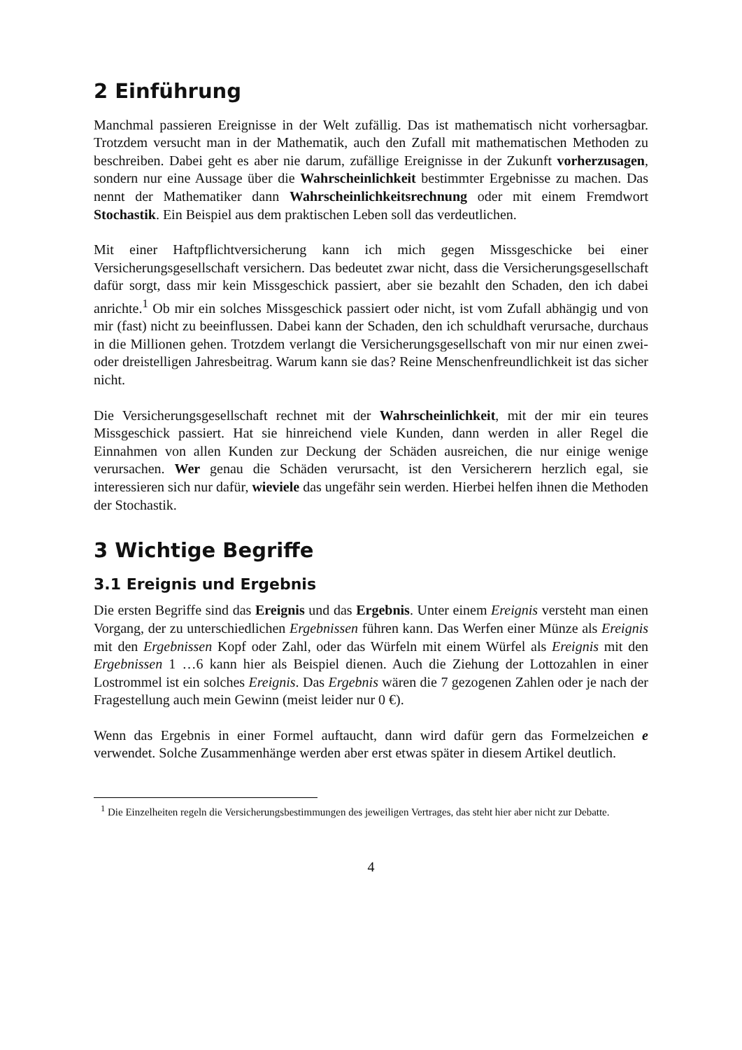2 Einführung
Manchmal passieren Ereignisse in der Welt zufällig. Das ist mathematisch nicht vorhersagbar. Trotzdem versucht man in der Mathematik, auch den Zufall mit mathematischen Methoden zu beschreiben. Dabei geht es aber nie darum, zufällige Ereignisse in der Zukunft vorherzusagen, sondern nur eine Aussage über die Wahrscheinlichkeit bestimmter Ergebnisse zu machen. Das nennt der Mathematiker dann Wahrscheinlichkeitsrechnung oder mit einem Fremdwort Stochastik. Ein Beispiel aus dem praktischen Leben soll das verdeutlichen.
Mit einer Haftpflichtversicherung kann ich mich gegen Missgeschicke bei einer Versicherungsgesellschaft versichern. Das bedeutet zwar nicht, dass die Versicherungsgesellschaft dafür sorgt, dass mir kein Missgeschick passiert, aber sie bezahlt den Schaden, den ich dabei anrichte.<sup>1</sup> Ob mir ein solches Missgeschick passiert oder nicht, ist vom Zufall abhängig und von mir (fast) nicht zu beeinflussen. Dabei kann der Schaden, den ich schuldhaft verursache, durchaus in die Millionen gehen. Trotzdem verlangt die Versicherungsgesellschaft von mir nur einen zwei- oder dreistelligen Jahresbeitrag. Warum kann sie das? Reine Menschenfreundlichkeit ist das sicher nicht.
Die Versicherungsgesellschaft rechnet mit der Wahrscheinlichkeit, mit der mir ein teures Missgeschick passiert. Hat sie hinreichend viele Kunden, dann werden in aller Regel die Einnahmen von allen Kunden zur Deckung der Schäden ausreichen, die nur einige wenige verursachen. Wer genau die Schäden verursacht, ist den Versicherern herzlich egal, sie interessieren sich nur dafür, wieviele das ungefähr sein werden. Hierbei helfen ihnen die Methoden der Stochastik.
3 Wichtige Begriffe
3.1 Ereignis und Ergebnis
Die ersten Begriffe sind das Ereignis und das Ergebnis. Unter einem Ereignis versteht man einen Vorgang, der zu unterschiedlichen Ergebnissen führen kann. Das Werfen einer Münze als Ereignis mit den Ergebnissen Kopf oder Zahl, oder das Würfeln mit einem Würfel als Ereignis mit den Ergebnissen 1 …6 kann hier als Beispiel dienen. Auch die Ziehung der Lottozahlen in einer Lostrommel ist ein solches Ereignis. Das Ergebnis wären die 7 gezogenen Zahlen oder je nach der Fragestellung auch mein Gewinn (meist leider nur 0 €).
Wenn das Ergebnis in einer Formel auftaucht, dann wird dafür gern das Formelzeichen e verwendet. Solche Zusammenhänge werden aber erst etwas später in diesem Artikel deutlich.
<sup>1</sup> Die Einzelheiten regeln die Versicherungsbestimmungen des jeweiligen Vertrages, das steht hier aber nicht zur Debatte.
4